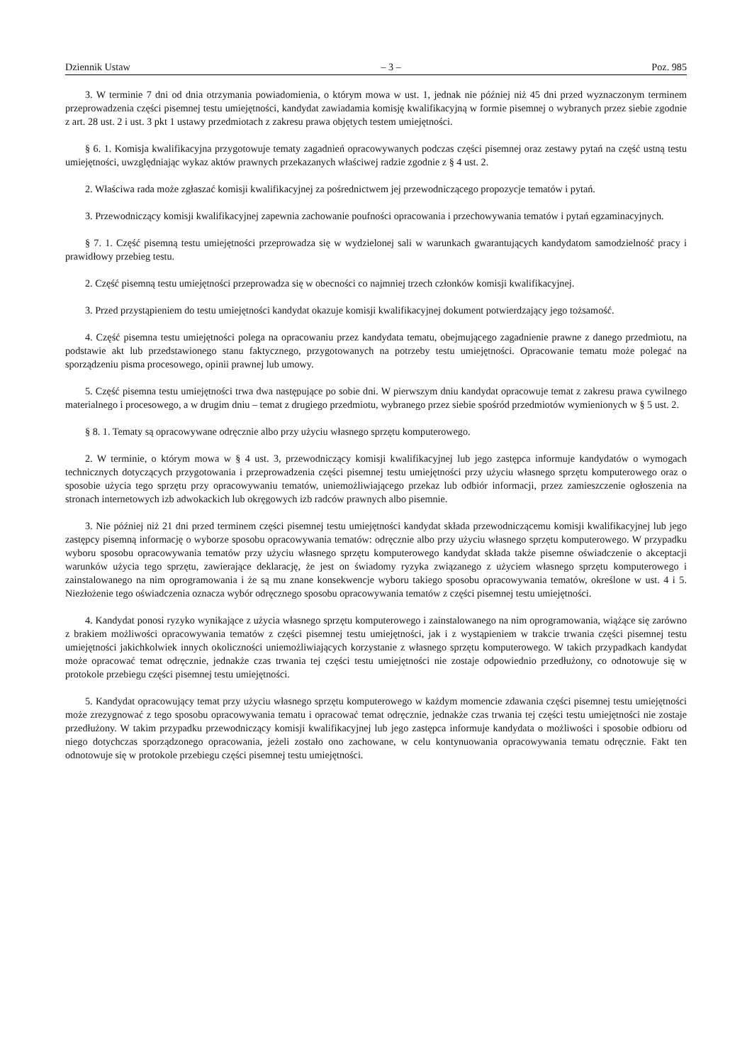Dziennik Ustaw – 3 – Poz. 985
3. W terminie 7 dni od dnia otrzymania powiadomienia, o którym mowa w ust. 1, jednak nie później niż 45 dni przed wyznaczonym terminem przeprowadzenia części pisemnej testu umiejętności, kandydat zawiadamia komisję kwalifikacyjną w formie pisemnej o wybranych przez siebie zgodnie z art. 28 ust. 2 i ust. 3 pkt 1 ustawy przedmiotach z zakresu prawa objętych testem umiejętności.
§ 6. 1. Komisja kwalifikacyjna przygotowuje tematy zagadnień opracowywanych podczas części pisemnej oraz zestawy pytań na część ustną testu umiejętności, uwzględniając wykaz aktów prawnych przekazanych właściwej radzie zgodnie z § 4 ust. 2.
2. Właściwa rada może zgłaszać komisji kwalifikacyjnej za pośrednictwem jej przewodniczącego propozycje tematów i pytań.
3. Przewodniczący komisji kwalifikacyjnej zapewnia zachowanie poufności opracowania i przechowywania tematów i pytań egzaminacyjnych.
§ 7. 1. Część pisemną testu umiejętności przeprowadza się w wydzielonej sali w warunkach gwarantujących kandydatom samodzielność pracy i prawidłowy przebieg testu.
2. Część pisemną testu umiejętności przeprowadza się w obecności co najmniej trzech członków komisji kwalifikacyjnej.
3. Przed przystąpieniem do testu umiejętności kandydat okazuje komisji kwalifikacyjnej dokument potwierdzający jego tożsamość.
4. Część pisemna testu umiejętności polega na opracowaniu przez kandydata tematu, obejmującego zagadnienie prawne z danego przedmiotu, na podstawie akt lub przedstawionego stanu faktycznego, przygotowanych na potrzeby testu umiejętności. Opracowanie tematu może polegać na sporządzeniu pisma procesowego, opinii prawnej lub umowy.
5. Część pisemna testu umiejętności trwa dwa następujące po sobie dni. W pierwszym dniu kandydat opracowuje temat z zakresu prawa cywilnego materialnego i procesowego, a w drugim dniu – temat z drugiego przedmiotu, wybranego przez siebie spośród przedmiotów wymienionych w § 5 ust. 2.
§ 8. 1. Tematy są opracowywane odręcznie albo przy użyciu własnego sprzętu komputerowego.
2. W terminie, o którym mowa w § 4 ust. 3, przewodniczący komisji kwalifikacyjnej lub jego zastępca informuje kandydatów o wymogach technicznych dotyczących przygotowania i przeprowadzenia części pisemnej testu umiejętności przy użyciu własnego sprzętu komputerowego oraz o sposobie użycia tego sprzętu przy opracowywaniu tematów, uniemożliwiającego przekaz lub odbiór informacji, przez zamieszczenie ogłoszenia na stronach internetowych izb adwokackich lub okręgowych izb radców prawnych albo pisemnie.
3. Nie później niż 21 dni przed terminem części pisemnej testu umiejętności kandydat składa przewodniczącemu komisji kwalifikacyjnej lub jego zastępcy pisemną informację o wyborze sposobu opracowywania tematów: odręcznie albo przy użyciu własnego sprzętu komputerowego. W przypadku wyboru sposobu opracowywania tematów przy użyciu własnego sprzętu komputerowego kandydat składa także pisemne oświadczenie o akceptacji warunków użycia tego sprzętu, zawierające deklarację, że jest on świadomy ryzyka związanego z użyciem własnego sprzętu komputerowego i zainstalowanego na nim oprogramowania i że są mu znane konsekwencje wyboru takiego sposobu opracowywania tematów, określone w ust. 4 i 5. Niezłożenie tego oświadczenia oznacza wybór odręcznego sposobu opracowywania tematów z części pisemnej testu umiejętności.
4. Kandydat ponosi ryzyko wynikające z użycia własnego sprzętu komputerowego i zainstalowanego na nim oprogramowania, wiążące się zarówno z brakiem możliwości opracowywania tematów z części pisemnej testu umiejętności, jak i z wystąpieniem w trakcie trwania części pisemnej testu umiejętności jakichkolwiek innych okoliczności uniemożliwiających korzystanie z własnego sprzętu komputerowego. W takich przypadkach kandydat może opracować temat odręcznie, jednakże czas trwania tej części testu umiejętności nie zostaje odpowiednio przedłużony, co odnotowuje się w protokole przebiegu części pisemnej testu umiejętności.
5. Kandydat opracowujący temat przy użyciu własnego sprzętu komputerowego w każdym momencie zdawania części pisemnej testu umiejętności może zrezygnować z tego sposobu opracowywania tematu i opracować temat odręcznie, jednakże czas trwania tej części testu umiejętności nie zostaje przedłużony. W takim przypadku przewodniczący komisji kwalifikacyjnej lub jego zastępca informuje kandydata o możliwości i sposobie odbioru od niego dotychczas sporządzonego opracowania, jeżeli zostało ono zachowane, w celu kontynuowania opracowywania tematu odręcznie. Fakt ten odnotowuje się w protokole przebiegu części pisemnej testu umiejętności.